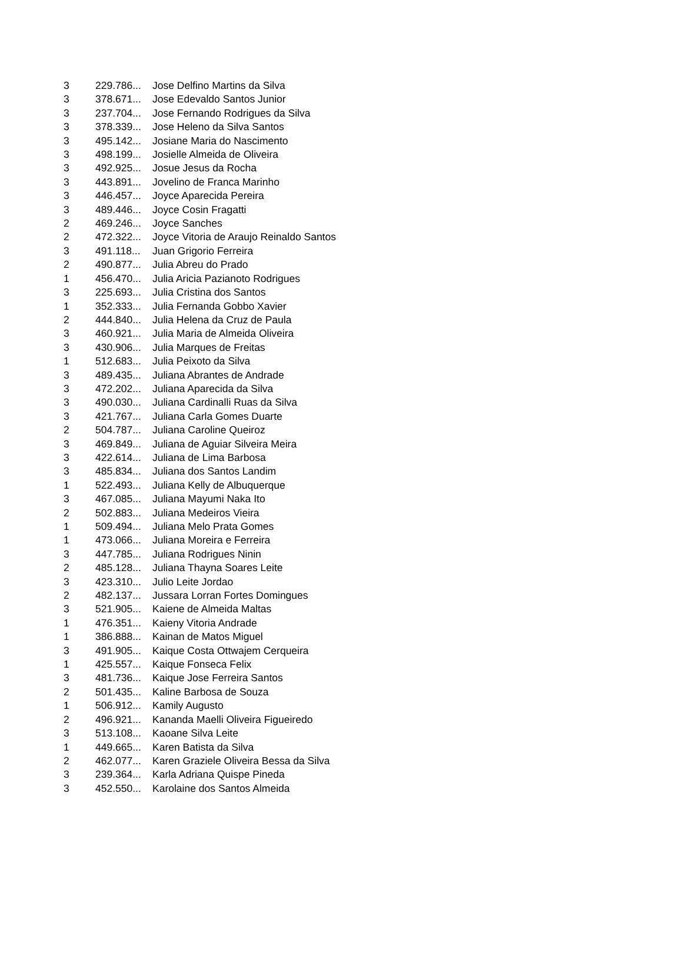| 3 | 229.786... | Jose Delfino Martins da Silva |
| 3 | 378.671... | Jose Edevaldo Santos Junior |
| 3 | 237.704... | Jose Fernando Rodrigues da Silva |
| 3 | 378.339... | Jose Heleno da Silva Santos |
| 3 | 495.142... | Josiane Maria do Nascimento |
| 3 | 498.199... | Josielle Almeida de Oliveira |
| 3 | 492.925... | Josue Jesus da Rocha |
| 3 | 443.891... | Jovelino de Franca Marinho |
| 3 | 446.457... | Joyce Aparecida Pereira |
| 3 | 489.446... | Joyce Cosin Fragatti |
| 2 | 469.246... | Joyce Sanches |
| 2 | 472.322... | Joyce Vitoria de Araujo Reinaldo Santos |
| 3 | 491.118... | Juan Grigorio Ferreira |
| 2 | 490.877... | Julia Abreu do Prado |
| 1 | 456.470... | Julia Aricia Pazianoto Rodrigues |
| 3 | 225.693... | Julia Cristina dos Santos |
| 1 | 352.333... | Julia Fernanda Gobbo Xavier |
| 2 | 444.840... | Julia Helena da Cruz de Paula |
| 3 | 460.921... | Julia Maria de Almeida Oliveira |
| 3 | 430.906... | Julia Marques de Freitas |
| 1 | 512.683... | Julia Peixoto da Silva |
| 3 | 489.435... | Juliana Abrantes de Andrade |
| 3 | 472.202... | Juliana Aparecida da Silva |
| 3 | 490.030... | Juliana Cardinalli Ruas da Silva |
| 3 | 421.767... | Juliana Carla Gomes Duarte |
| 2 | 504.787... | Juliana Caroline Queiroz |
| 3 | 469.849... | Juliana de Aguiar Silveira Meira |
| 3 | 422.614... | Juliana de Lima Barbosa |
| 3 | 485.834... | Juliana dos Santos Landim |
| 1 | 522.493... | Juliana Kelly de Albuquerque |
| 3 | 467.085... | Juliana Mayumi Naka Ito |
| 2 | 502.883... | Juliana Medeiros Vieira |
| 1 | 509.494... | Juliana Melo Prata Gomes |
| 1 | 473.066... | Juliana Moreira e Ferreira |
| 3 | 447.785... | Juliana Rodrigues Ninin |
| 2 | 485.128... | Juliana Thayna Soares Leite |
| 3 | 423.310... | Julio Leite Jordao |
| 2 | 482.137... | Jussara Lorran Fortes Domingues |
| 3 | 521.905... | Kaiene de Almeida Maltas |
| 1 | 476.351... | Kaieny Vitoria Andrade |
| 1 | 386.888... | Kainan de Matos Miguel |
| 3 | 491.905... | Kaique Costa Ottwajem Cerqueira |
| 1 | 425.557... | Kaique Fonseca Felix |
| 3 | 481.736... | Kaique Jose Ferreira Santos |
| 2 | 501.435... | Kaline Barbosa de Souza |
| 1 | 506.912... | Kamily Augusto |
| 2 | 496.921... | Kananda Maelli Oliveira Figueiredo |
| 3 | 513.108... | Kaoane Silva Leite |
| 1 | 449.665... | Karen Batista da Silva |
| 2 | 462.077... | Karen Graziele Oliveira Bessa da Silva |
| 3 | 239.364... | Karla Adriana Quispe Pineda |
| 3 | 452.550... | Karolaine dos Santos Almeida |